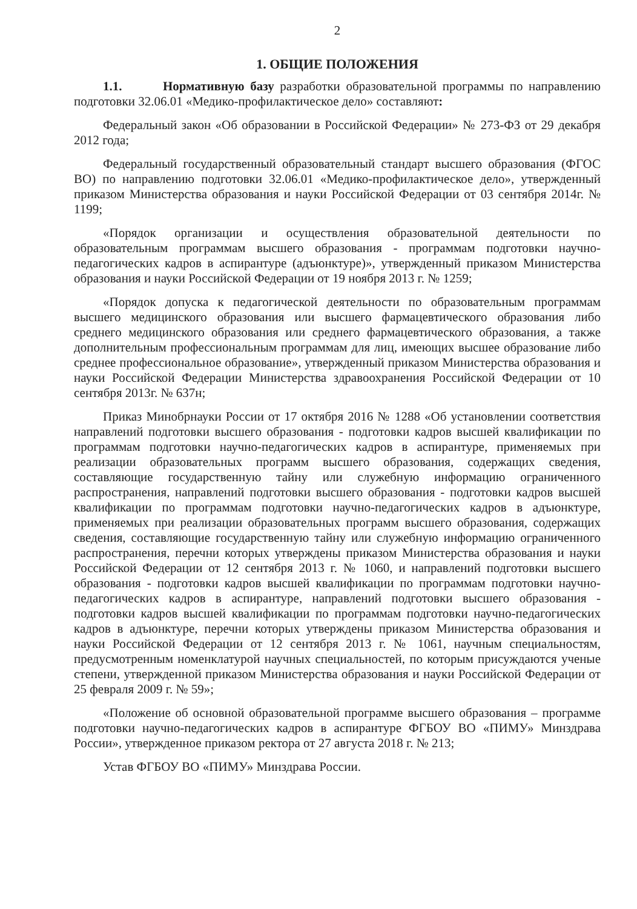2
1. ОБЩИЕ ПОЛОЖЕНИЯ
1.1. Нормативную базу разработки образовательной программы по направлению подготовки 32.06.01 «Медико-профилактическое дело» составляют:
Федеральный закон «Об образовании в Российской Федерации» № 273-ФЗ от 29 декабря 2012 года;
Федеральный государственный образовательный стандарт высшего образования (ФГОС ВО) по направлению подготовки 32.06.01 «Медико-профилактическое дело», утвержденный приказом Министерства образования и науки Российской Федерации от 03 сентября 2014г. № 1199;
«Порядок организации и осуществления образовательной деятельности по образовательным программам высшего образования - программам подготовки научно-педагогических кадров в аспирантуре (адъюнктуре)», утвержденный приказом Министерства образования и науки Российской Федерации от 19 ноября 2013 г. № 1259;
«Порядок допуска к педагогической деятельности по образовательным программам высшего медицинского образования или высшего фармацевтического образования либо среднего медицинского образования или среднего фармацевтического образования, а также дополнительным профессиональным программам для лиц, имеющих высшее образование либо среднее профессиональное образование», утвержденный приказом Министерства образования и науки Российской Федерации Министерства здравоохранения Российской Федерации от 10 сентября 2013г. № 637н;
Приказ Минобрнауки России от 17 октября 2016 № 1288 «Об установлении соответствия направлений подготовки высшего образования - подготовки кадров высшей квалификации по программам подготовки научно-педагогических кадров в аспирантуре, применяемых при реализации образовательных программ высшего образования, содержащих сведения, составляющие государственную тайну или служебную информацию ограниченного распространения, направлений подготовки высшего образования - подготовки кадров высшей квалификации по программам подготовки научно-педагогических кадров в адъюнктуре, применяемых при реализации образовательных программ высшего образования, содержащих сведения, составляющие государственную тайну или служебную информацию ограниченного распространения, перечни которых утверждены приказом Министерства образования и науки Российской Федерации от 12 сентября 2013 г. № 1060, и направлений подготовки высшего образования - подготовки кадров высшей квалификации по программам подготовки научно-педагогических кадров в аспирантуре, направлений подготовки высшего образования - подготовки кадров высшей квалификации по программам подготовки научно-педагогических кадров в адъюнктуре, перечни которых утверждены приказом Министерства образования и науки Российской Федерации от 12 сентября 2013 г. № 1061, научным специальностям, предусмотренным номенклатурой научных специальностей, по которым присуждаются ученые степени, утвержденной приказом Министерства образования и науки Российской Федерации от 25 февраля 2009 г. № 59»;
«Положение об основной образовательной программе высшего образования – программе подготовки научно-педагогических кадров в аспирантуре ФГБОУ ВО «ПИМУ» Минздрава России», утвержденное приказом ректора от 27 августа 2018 г. № 213;
Устав ФГБОУ ВО «ПИМУ» Минздрава России.